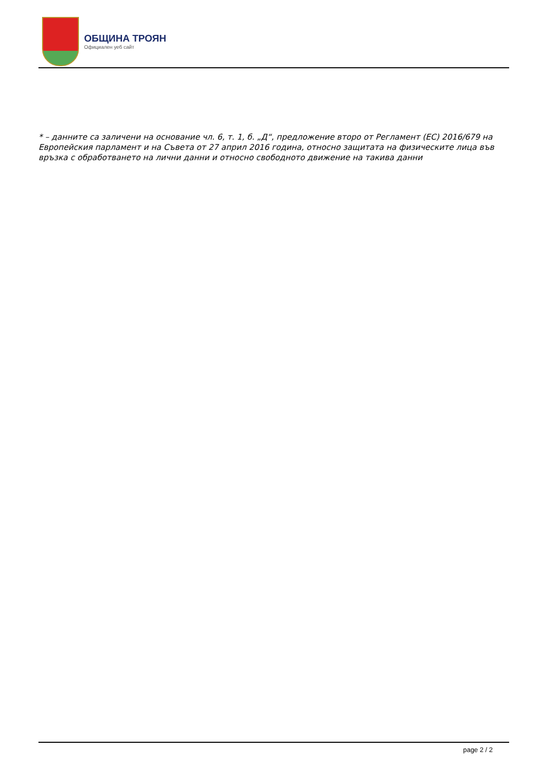ОБЩИНА ТРОЯН
Официален уеб сайт
* – данните са заличени на основание чл. 6, т. 1, б. „Д“, предложение второ от Регламент (ЕС) 2016/679 на Европейския парламент и на Съвета от 27 април 2016 година, относно защитата на физическите лица във връзка с обработването на лични данни и относно свободното движение на такива данни
page 2 / 2